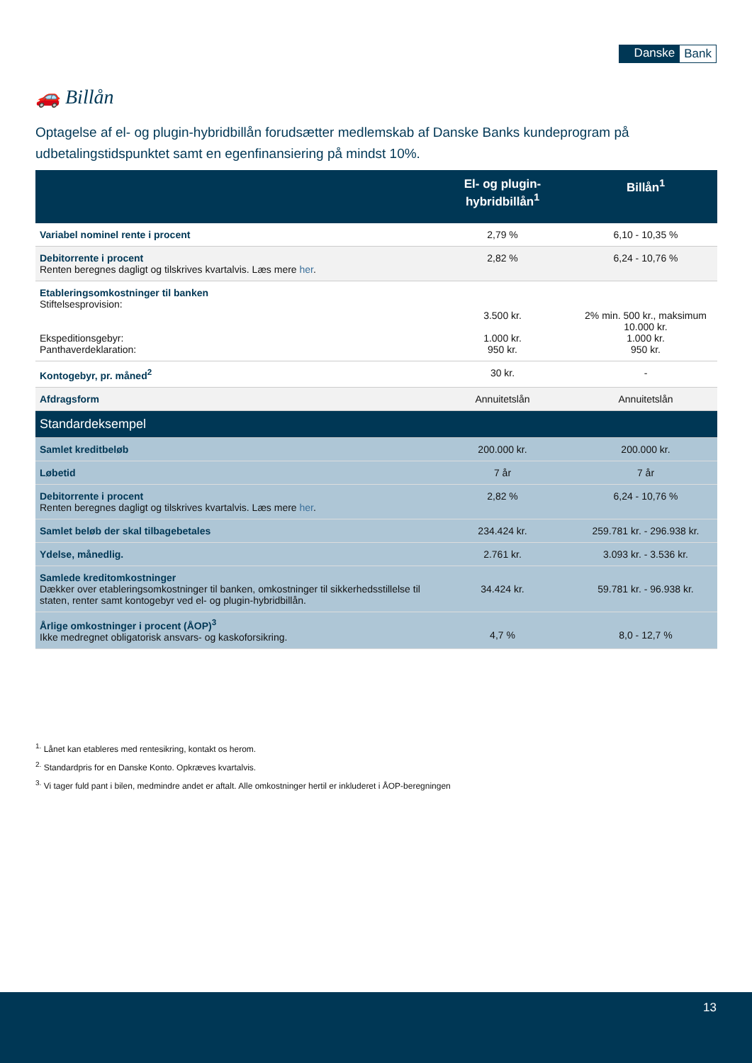Danske Bank
🚗 Billån
Optagelse af el- og plugin-hybridbillån forudsætter medlemskab af Danske Banks kundeprogram på udbetalingstidspunktet samt en egenfinansiering på mindst 10%.
| | El- og plugin-hybridbillån<sup>1</sup> | Billån<sup>1</sup> |
| --- | --- | --- |
| Variabel nominel rente i procent | 2,79 % | 6,10 - 10,35 % |
| Debitorrente i procent Renten beregnes dagligt og tilskrives kvartalvis. Læs mere her . | 2,82 % | 6,24 - 10,76 % |
| Etableringsomkostninger til banken Stiftelsesprovision: Ekspeditionsgebyr: Panthaverdeklaration: | 3.500 kr. 1.000 kr. 950 kr. | 2% min. 500 kr., maksimum 10.000 kr. 1.000 kr. 950 kr. |
| Kontogebyr, pr. måned<sup>2</sup> | 30 kr. | - |
| Afdragsform | Annuitetslån | Annuitetslån |
| Standardeksempel | | |
| Samlet kreditbeløb | 200.000 kr. | 200.000 kr. |
| Løbetid | 7 år | 7 år |
| Debitorrente i procent Renten beregnes dagligt og tilskrives kvartalvis. Læs mere her . | 2,82 % | 6,24 - 10,76 % |
| Samlet beløb der skal tilbagebetales | 234.424 kr. | 259.781 kr. - 296.938 kr. |
| Ydelse, månedlig. | 2.761 kr. | 3.093 kr. - 3.536 kr. |
| Samlede kreditomkostninger Dækker over etableringsomkostninger til banken, omkostninger til sikkerhedsstillelse til staten, renter samt kontogebyr ved el- og plugin-hybridbillån. | 34.424 kr. | 59.781 kr. - 96.938 kr. |
| Årlige omkostninger i procent (ÅOP)<sup>3</sup> Ikke medregnet obligatorisk ansvars- og kaskoforsikring. | 4,7 % | 8,0 - 12,7 % |
<sup>1.</sup> Lånet kan etableres med rentesikring, kontakt os herom.
<sup>2.</sup> Standardpris for en Danske Konto. Opkræves kvartalvis.
<sup>3.</sup> Vi tager fuld pant i bilen, medmindre andet er aftalt. Alle omkostninger hertil er inkluderet i ÅOP-beregningen
13